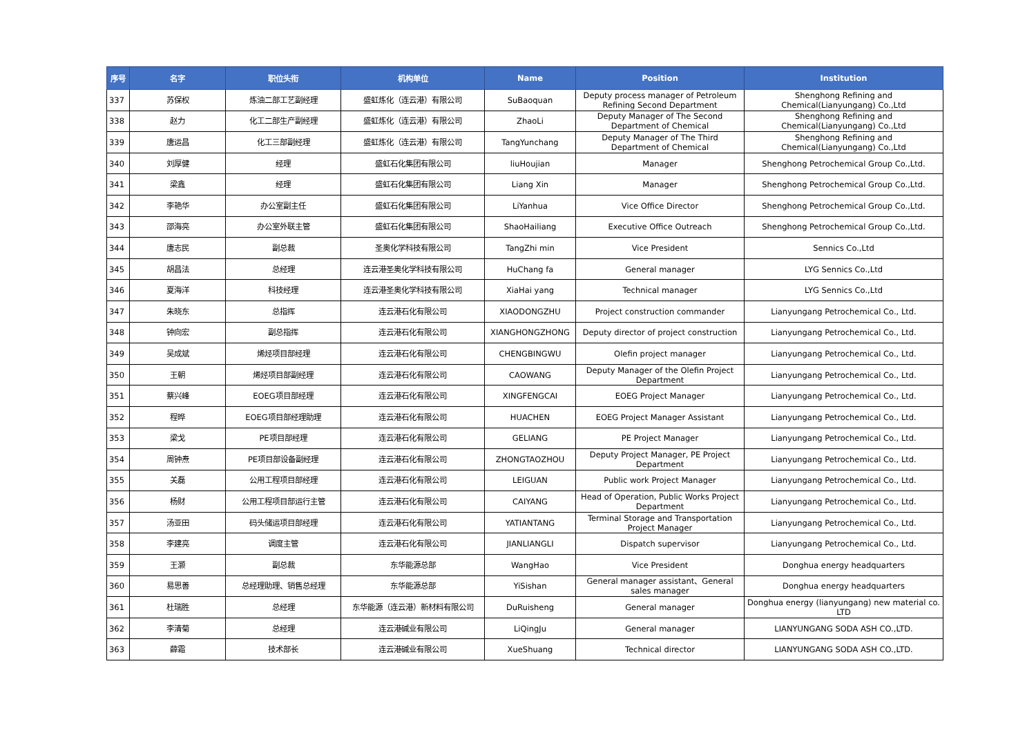| 序号 | 名字 | 职位头衔 | 机构单位 | Name | Position | Institution |
| --- | --- | --- | --- | --- | --- | --- |
| 337 | 苏保权 | 炼油二部工艺副经理 | 盛虹炼化（连云港）有限公司 | SuBaoquan | Deputy process manager of Petroleum Refining Second Department | Shenghong Refining and Chemical(Lianyungang) Co.,Ltd |
| 338 | 赵力 | 化工二部生产副经理 | 盛虹炼化（连云港）有限公司 | ZhaoLi | Deputy Manager of The Second Department of Chemical | Shenghong Refining and Chemical(Lianyungang) Co.,Ltd |
| 339 | 唐运昌 | 化工三部副经理 | 盛虹炼化（连云港）有限公司 | TangYunchang | Deputy Manager of The Third Department of Chemical | Shenghong Refining and Chemical(Lianyungang) Co.,Ltd |
| 340 | 刘厚健 | 经理 | 盛虹石化集团有限公司 | liuHoujian | Manager | Shenghong Petrochemical Group Co.,Ltd. |
| 341 | 梁鑫 | 经理 | 盛虹石化集团有限公司 | Liang Xin | Manager | Shenghong Petrochemical Group Co.,Ltd. |
| 342 | 李艳华 | 办公室副主任 | 盛虹石化集团有限公司 | LiYanhua | Vice Office Director | Shenghong Petrochemical Group Co.,Ltd. |
| 343 | 邵海亮 | 办公室外联主管 | 盛虹石化集团有限公司 | ShaoHailiang | Executive Office Outreach | Shenghong Petrochemical Group Co.,Ltd. |
| 344 | 唐志民 | 副总裁 | 圣奥化学科技有限公司 | TangZhi min | Vice President | Sennics Co.,Ltd |
| 345 | 胡昌法 | 总经理 | 连云港圣奥化学科技有限公司 | HuChang fa | General manager | LYG Sennics Co.,Ltd |
| 346 | 夏海洋 | 科技经理 | 连云港圣奥化学科技有限公司 | XiaHai yang | Technical manager | LYG Sennics Co.,Ltd |
| 347 | 朱晓东 | 总指挥 | 连云港石化有限公司 | XIAODONGZHU | Project construction commander | Lianyungang Petrochemical Co., Ltd. |
| 348 | 钟向宏 | 副总指挥 | 连云港石化有限公司 | XIANGHONGZHONG | Deputy director of project construction | Lianyungang Petrochemical Co., Ltd. |
| 349 | 吴成斌 | 烯烃项目部经理 | 连云港石化有限公司 | CHENGBINGWU | Olefin project manager | Lianyungang Petrochemical Co., Ltd. |
| 350 | 王朝 | 烯烃项目部副经理 | 连云港石化有限公司 | CAOWANG | Deputy Manager of the Olefin Project Department | Lianyungang Petrochemical Co., Ltd. |
| 351 | 蔡兴峰 | EOEG项目部经理 | 连云港石化有限公司 | XINGFENGCAI | EOEG Project Manager | Lianyungang Petrochemical Co., Ltd. |
| 352 | 程晔 | EOEG项目部经理助理 | 连云港石化有限公司 | HUACHEN | EOEG Project Manager Assistant | Lianyungang Petrochemical Co., Ltd. |
| 353 | 梁戈 | PE项目部经理 | 连云港石化有限公司 | GELIANG | PE Project Manager | Lianyungang Petrochemical Co., Ltd. |
| 354 | 周钟焘 | PE项目部设备副经理 | 连云港石化有限公司 | ZHONGTAOZHOU | Deputy Project Manager, PE Project Department | Lianyungang Petrochemical Co., Ltd. |
| 355 | 关磊 | 公用工程项目部经理 | 连云港石化有限公司 | LEIGUAN | Public work Project Manager | Lianyungang Petrochemical Co., Ltd. |
| 356 | 杨财 | 公用工程项目部运行主管 | 连云港石化有限公司 | CAIYANG | Head of Operation, Public Works Project Department | Lianyungang Petrochemical Co., Ltd. |
| 357 | 汤亚田 | 码头储运项目部经理 | 连云港石化有限公司 | YATIANTANG | Terminal Storage and Transportation Project Manager | Lianyungang Petrochemical Co., Ltd. |
| 358 | 李建亮 | 调度主管 | 连云港石化有限公司 | JIANLIANGLI | Dispatch supervisor | Lianyungang Petrochemical Co., Ltd. |
| 359 | 王灏 | 副总裁 | 东华能源总部 | WangHao | Vice President | Donghua energy headquarters |
| 360 | 易思善 | 总经理助理、销售总经理 | 东华能源总部 | YiSishan | General manager assistant、General sales manager | Donghua energy headquarters |
| 361 | 杜瑞胜 | 总经理 | 东华能源（连云港）新材料有限公司 | DuRuisheng | General manager | Donghua energy (lianyungang) new material co. LTD |
| 362 | 李清菊 | 总经理 | 连云港碱业有限公司 | LiQingJu | General manager | LIANYUNGANG SODA ASH CO.,LTD. |
| 363 | 薛霜 | 技术部长 | 连云港碱业有限公司 | XueShuang | Technical director | LIANYUNGANG SODA ASH CO.,LTD. |